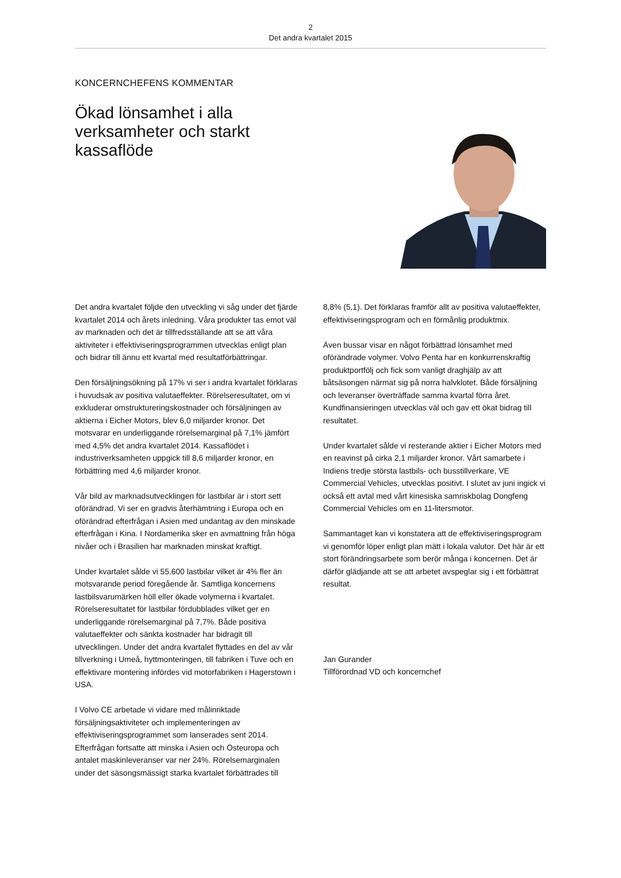2
Det andra kvartalet 2015
KONCERNCHEFENS KOMMENTAR
Ökad lönsamhet i alla verksamheter och starkt kassaflöde
Det andra kvartalet följde den utveckling vi såg under det fjärde kvartalet 2014 och årets inledning. Våra produkter tas emot väl av marknaden och det är tillfredsställande att se att våra aktiviteter i effektiviseringsprogrammen utvecklas enligt plan och bidrar till ännu ett kvartal med resultatförbättringar.
Den försäljningsökning på 17% vi ser i andra kvartalet förklaras i huvudsak av positiva valutaeffekter. Rörelseresultatet, om vi exkluderar omstruktureringskostnader och försäljningen av aktierna i Eicher Motors, blev 6,0 miljarder kronor. Det motsvarar en underliggande rörelsemarginal på 7,1% jämfört med 4,5% det andra kvartalet 2014. Kassaflödet i industriverksamheten uppgick till 8,6 miljarder kronor, en förbättring med 4,6 miljarder kronor.
Vår bild av marknadsutvecklingen för lastbilar är i stort sett oförändrad. Vi ser en gradvis återhämtning i Europa och en oförändrad efterfrågan i Asien med undantag av den minskade efterfrågan i Kina. I Nordamerika sker en avmattning från höga nivåer och i Brasilien har marknaden minskat kraftigt.
Under kvartalet sålde vi 55.600 lastbilar vilket är 4% fler än motsvarande period föregående år. Samtliga koncernens lastbilsvarumärken höll eller ökade volymerna i kvartalet. Rörelseresultatet för lastbilar fördubblades vilket ger en underliggande rörelsemarginal på 7,7%. Både positiva valutaeffekter och sänkta kostnader har bidragit till utvecklingen. Under det andra kvartalet flyttades en del av vår tillverkning i Umeå, hyttmonteringen, till fabriken i Tuve och en effektivare montering infördes vid motorfabriken i Hagerstown i USA.
I Volvo CE arbetade vi vidare med målinriktade försäljningsaktiviteter och implementeringen av effektiviseringsprogrammet som lanserades sent 2014. Efterfrågan fortsatte att minska i Asien och Östeuropa och antalet maskinleveranser var ner 24%. Rörelsemarginalen under det säsongsmässigt starka kvartalet förbättrades till
8,8% (5,1). Det förklaras framför allt av positiva valutaeffekter, effektiviseringsprogram och en förmånlig produktmix.
Även bussar visar en något förbättrad lönsamhet med oförändrade volymer. Volvo Penta har en konkurrenskraftig produktportfölj och fick som vanligt draghjälp av att båtsäsongen närmat sig på norra halvklotet. Både försäljning och leveranser överträffade samma kvartal förra året. Kundfinansieringen utvecklas väl och gav ett ökat bidrag till resultatet.
Under kvartalet sålde vi resterande aktier i Eicher Motors med en reavinst på cirka 2,1 miljarder kronor. Vårt samarbete i Indiens tredje största lastbils- och busstillverkare, VE Commercial Vehicles, utvecklas positivt. I slutet av juni ingick vi också ett avtal med vårt kinesiska samriskbolag Dongfeng Commercial Vehicles om en 11-litersmotor.
Sammantaget kan vi konstatera att de effektiviseringsprogram vi genomför löper enligt plan mätt i lokala valutor. Det här är ett stort förändringsarbete som berör många i koncernen. Det är därför glädjande att se att arbetet avspeglar sig i ett förbättrat resultat.
Jan Gurander
Tillförordnad VD och koncernchef